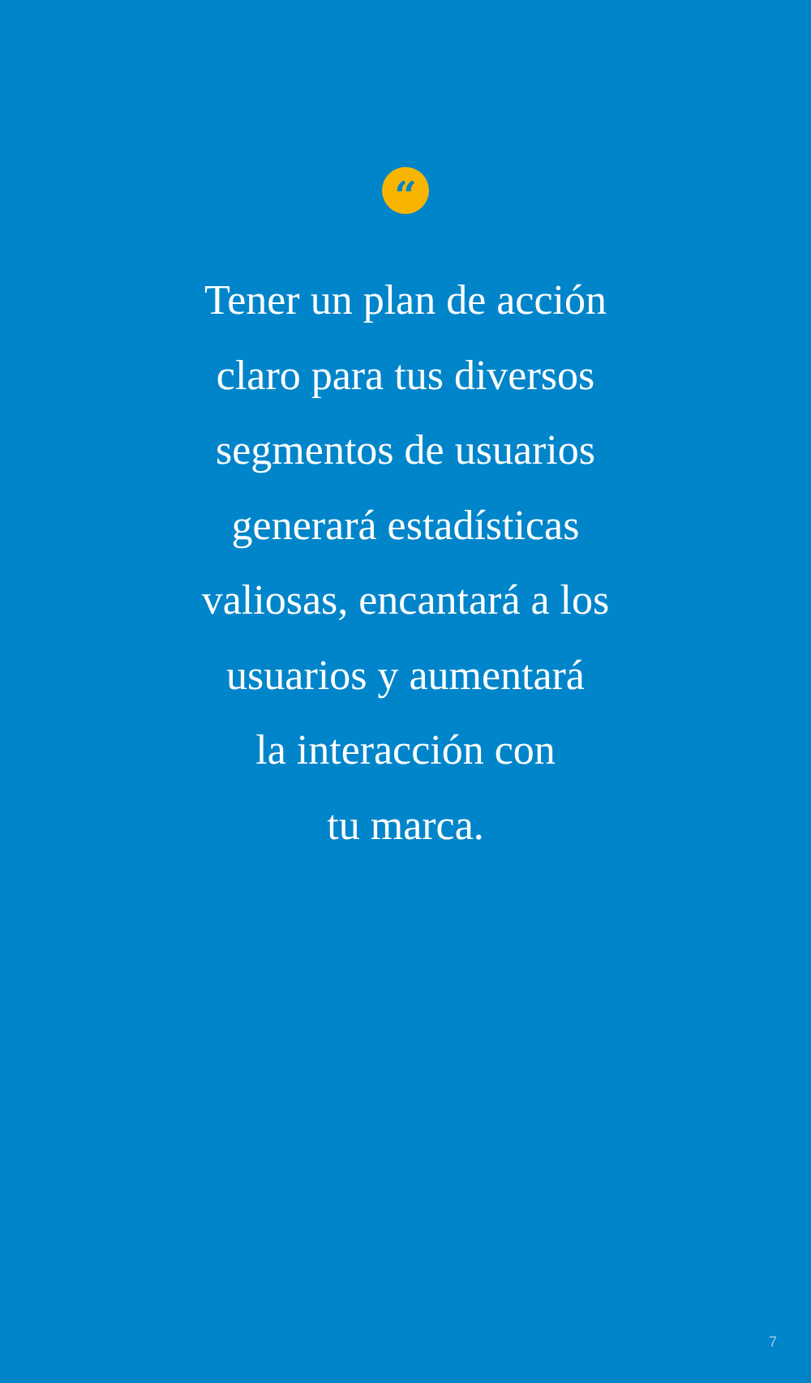“
Tener un plan de acción
claro para tus diversos
segmentos de usuarios
generará estadísticas
valiosas, encantará a los
usuarios y aumentará
la interacción con
tu marca.
7